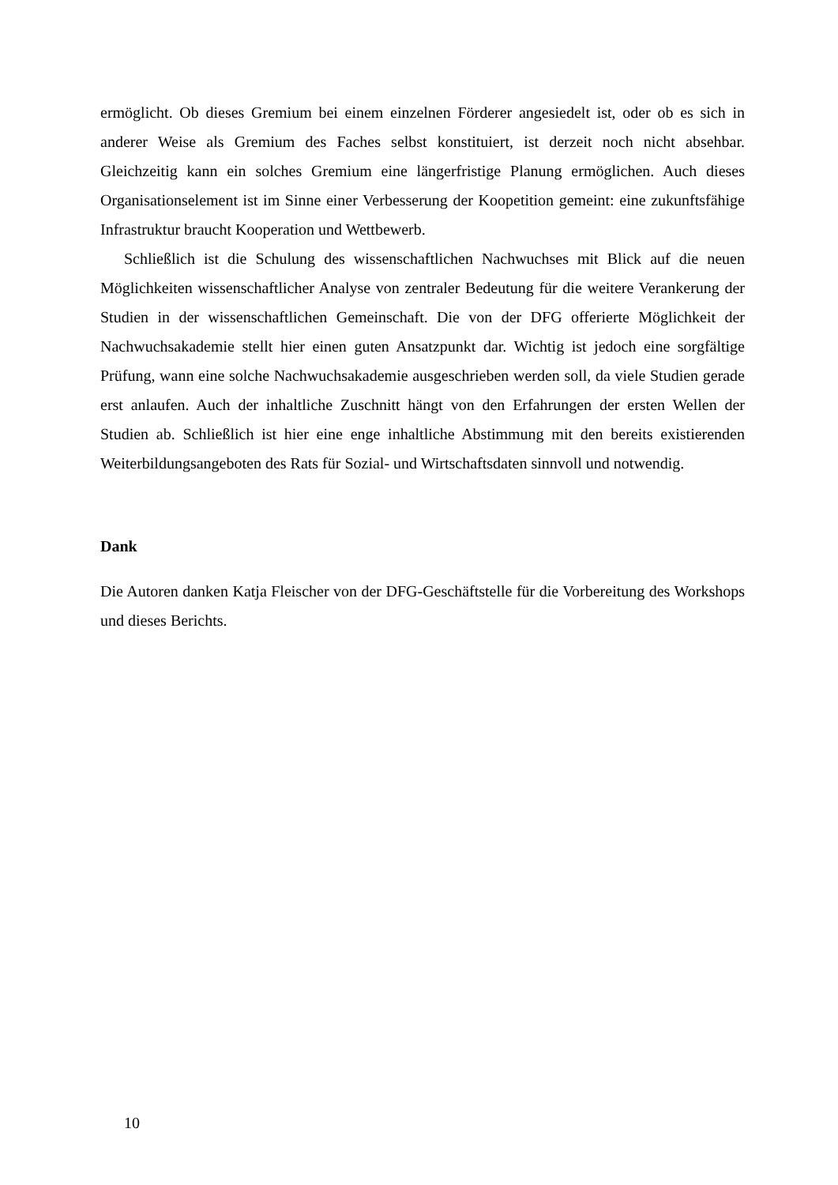ermöglicht. Ob dieses Gremium bei einem einzelnen Förderer angesiedelt ist, oder ob es sich in anderer Weise als Gremium des Faches selbst konstituiert, ist derzeit noch nicht absehbar. Gleichzeitig kann ein solches Gremium eine längerfristige Planung ermöglichen. Auch dieses Organisationselement ist im Sinne einer Verbesserung der Koopetition gemeint: eine zukunftsfähige Infrastruktur braucht Kooperation und Wettbewerb.
Schließlich ist die Schulung des wissenschaftlichen Nachwuchses mit Blick auf die neuen Möglichkeiten wissenschaftlicher Analyse von zentraler Bedeutung für die weitere Verankerung der Studien in der wissenschaftlichen Gemeinschaft. Die von der DFG offerierte Möglichkeit der Nachwuchsakademie stellt hier einen guten Ansatzpunkt dar. Wichtig ist jedoch eine sorgfältige Prüfung, wann eine solche Nachwuchsakademie ausgeschrieben werden soll, da viele Studien gerade erst anlaufen. Auch der inhaltliche Zuschnitt hängt von den Erfahrungen der ersten Wellen der Studien ab. Schließlich ist hier eine enge inhaltliche Abstimmung mit den bereits existierenden Weiterbildungsangeboten des Rats für Sozial- und Wirtschaftsdaten sinnvoll und notwendig.
Dank
Die Autoren danken Katja Fleischer von der DFG-Geschäftstelle für die Vorbereitung des Workshops und dieses Berichts.
10